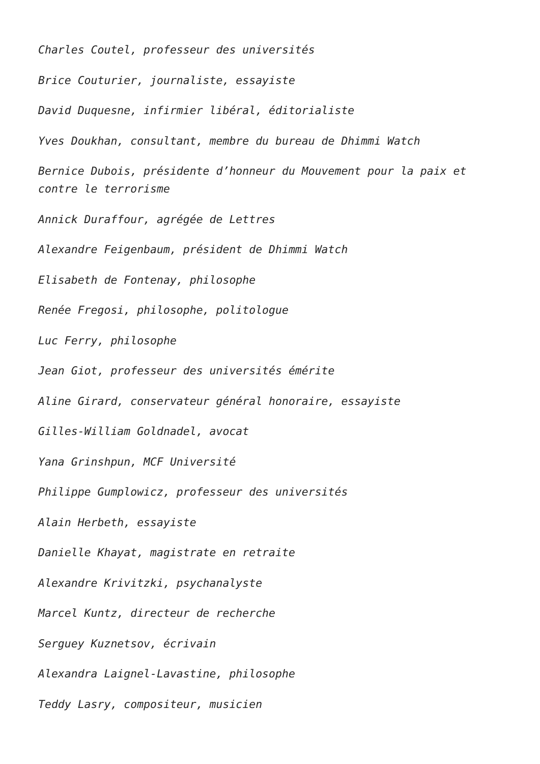Charles Coutel, professeur des universités
Brice Couturier, journaliste, essayiste
David Duquesne, infirmier libéral, éditorialiste
Yves Doukhan, consultant, membre du bureau de Dhimmi Watch
Bernice Dubois, présidente d’honneur du Mouvement pour la paix et contre le terrorisme
Annick Duraffour, agrégée de Lettres
Alexandre Feigenbaum, président de Dhimmi Watch
Elisabeth de Fontenay, philosophe
Renée Fregosi, philosophe, politologue
Luc Ferry, philosophe
Jean Giot, professeur des universités émérite
Aline Girard, conservateur général honoraire, essayiste
Gilles-William Goldnadel, avocat
Yana Grinshpun, MCF Université
Philippe Gumplowicz, professeur des universités
Alain Herbeth, essayiste
Danielle Khayat, magistrate en retraite
Alexandre Krivitzki, psychanalyste
Marcel Kuntz, directeur de recherche
Serguey Kuznetsov, écrivain
Alexandra Laignel-Lavastine, philosophe
Teddy Lasry, compositeur, musicien